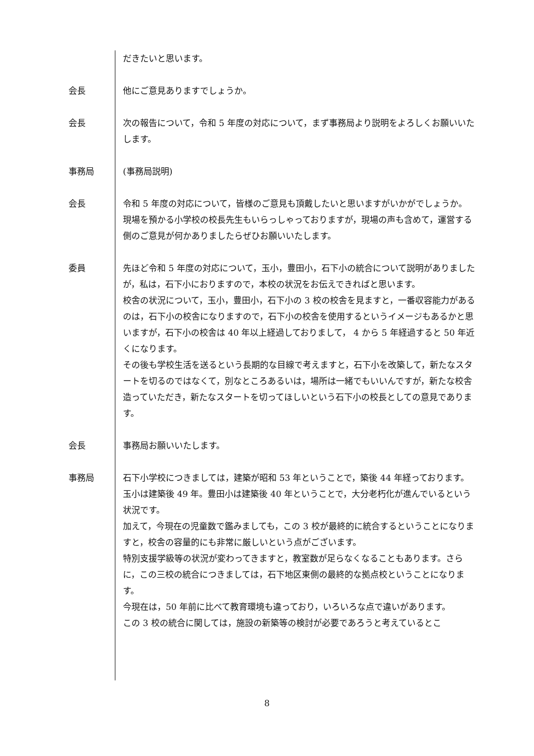だきたいと思います。
会長 他にご意見ありますでしょうか。
会長 次の報告について，令和 5 年度の対応について，まず事務局より説明をよろしくお願いいたします。
事務局 (事務局説明)
会長 令和 5 年度の対応について，皆様のご意見も頂戴したいと思いますがいかがでしょうか。
現場を預かる小学校の校長先生もいらっしゃっておりますが，現場の声も含めて，運営する側のご意見が何かありましたらぜひお願いいたします。
委員 先ほど令和 5 年度の対応について，玉小，豊田小，石下小の統合について説明がありましたが，私は，石下小におりますので，本校の状況をお伝えできればと思います。
校舎の状況について，玉小，豊田小，石下小の 3 校の校舎を見ますと，一番収容能力があるのは，石下小の校舎になりますので，石下小の校舎を使用するというイメージもあるかと思いますが，石下小の校舎は 40 年以上経過しておりまして， 4 から 5 年経過すると 50 年近くになります。
その後も学校生活を送るという長期的な目線で考えますと，石下小を改築して，新たなスタートを切るのではなくて，別なところあるいは，場所は一緒でもいいんですが，新たな校舎造っていただき，新たなスタートを切ってほしいという石下小の校長としての意見であります。
会長 事務局お願いいたします。
事務局 石下小学校につきましては，建築が昭和 53 年ということで，築後 44 年経っております。玉小は建築後 49 年。豊田小は建築後 40 年ということで，大分老朽化が進んでいるという状況です。
加えて，今現在の児童数で鑑みましても，この 3 校が最終的に統合するということになりますと，校舎の容量的にも非常に厳しいという点がございます。
特別支援学級等の状況が変わってきますと，教室数が足らなくなることもあります。さらに，この三校の統合につきましては，石下地区東側の最終的な拠点校ということになります。
今現在は，50 年前に比べて教育環境も違っており，いろいろな点で違いがあります。
この 3 校の統合に関しては，施設の新築等の検討が必要であろうと考えているとこ
8